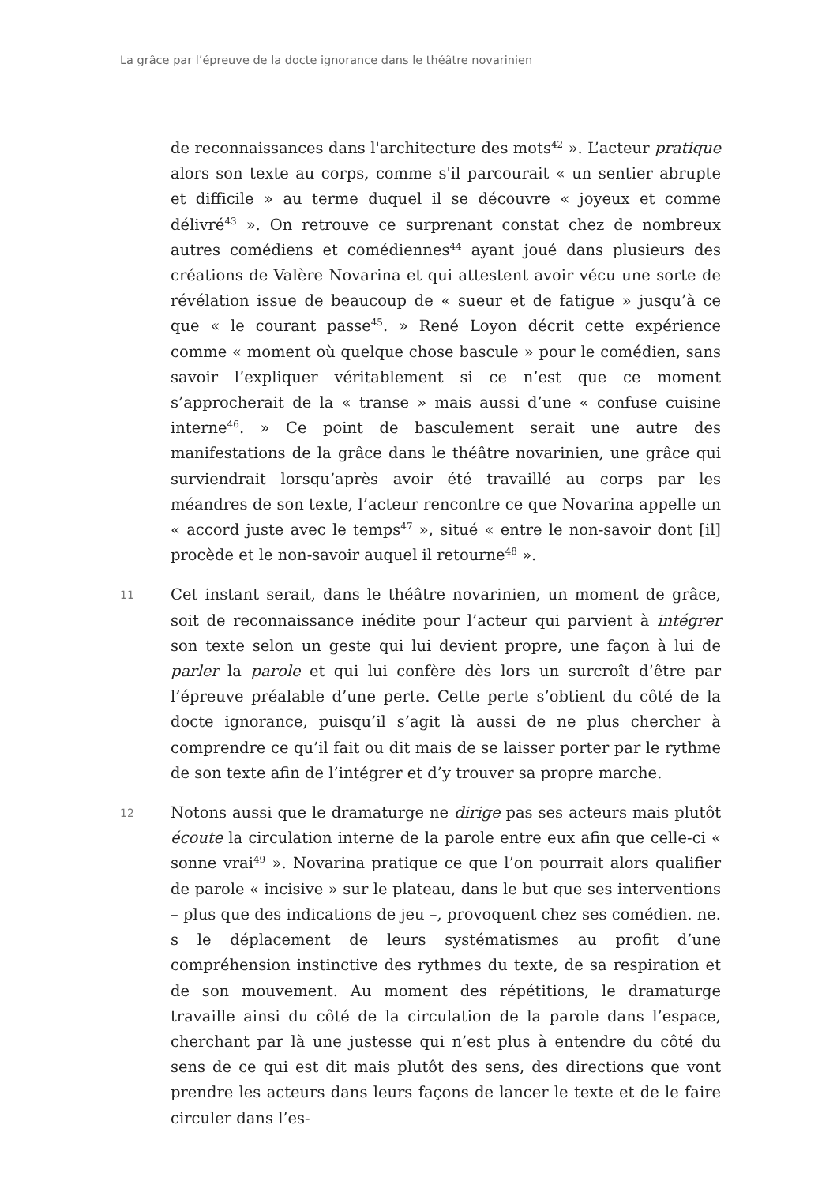La grâce par l’épreuve de la docte ignorance dans le théâtre novarinien
de reconnaissances dans l'architecture des mots<sup>42</sup> ». L’acteur pratique alors son texte au corps, comme s'il parcourait « un sentier abrupte et difficile » au terme duquel il se découvre « joyeux et comme délivré<sup>43</sup> ». On retrouve ce surprenant constat chez de nombreux autres comédiens et comédiennes<sup>44</sup> ayant joué dans plusieurs des créations de Valère Novarina et qui attestent avoir vécu une sorte de révélation issue de beaucoup de « sueur et de fatigue » jusqu’à ce que « le courant passe<sup>45</sup>. » René Loyon décrit cette expérience comme « moment où quelque chose bascule » pour le comédien, sans savoir l’expliquer véritablement si ce n’est que ce moment s’approcherait de la « transe » mais aussi d’une « confuse cuisine interne<sup>46</sup>. » Ce point de basculement serait une autre des manifestations de la grâce dans le théâtre novarinien, une grâce qui surviendrait lorsqu’après avoir été travaillé au corps par les méandres de son texte, l’acteur rencontre ce que Novarina appelle un « accord juste avec le temps<sup>47</sup> », situé « entre le non-savoir dont [il] procède et le non-savoir auquel il retourne<sup>48</sup> ».
11
Cet instant serait, dans le théâtre novarinien, un moment de grâce, soit de reconnaissance inédite pour l’acteur qui parvient à intégrer son texte selon un geste qui lui devient propre, une façon à lui de parler la parole et qui lui confère dès lors un surcroît d’être par l’épreuve préalable d’une perte. Cette perte s’obtient du côté de la docte ignorance, puisqu’il s’agit là aussi de ne plus chercher à comprendre ce qu’il fait ou dit mais de se laisser porter par le rythme de son texte afin de l’intégrer et d’y trouver sa propre marche.
12
Notons aussi que le dramaturge ne dirige pas ses acteurs mais plutôt écoute la circulation interne de la parole entre eux afin que celle-ci « sonne vrai<sup>49</sup> ». Novarina pratique ce que l’on pourrait alors qualifier de parole « incisive » sur le plateau, dans le but que ses interventions – plus que des indications de jeu –, provoquent chez ses comédien. ne. s le déplacement de leurs systématismes au profit d’une compréhension instinctive des rythmes du texte, de sa respiration et de son mouvement. Au moment des répétitions, le dramaturge travaille ainsi du côté de la circulation de la parole dans l’espace, cherchant par là une justesse qui n’est plus à entendre du côté du sens de ce qui est dit mais plutôt des sens, des directions que vont prendre les acteurs dans leurs façons de lancer le texte et de le faire circuler dans l’es-